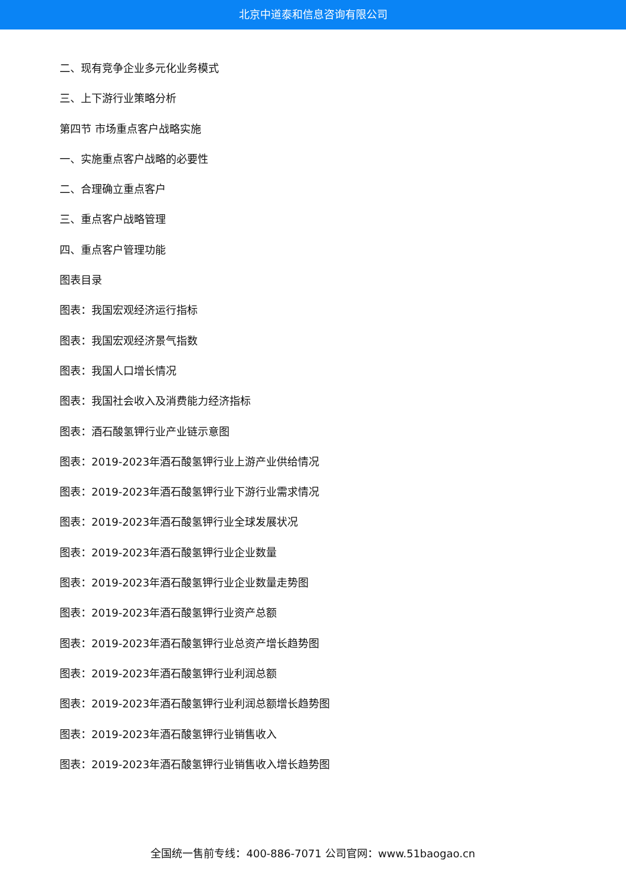北京中道泰和信息咨询有限公司
二、现有竞争企业多元化业务模式
三、上下游行业策略分析
第四节 市场重点客户战略实施
一、实施重点客户战略的必要性
二、合理确立重点客户
三、重点客户战略管理
四、重点客户管理功能
图表目录
图表：我国宏观经济运行指标
图表：我国宏观经济景气指数
图表：我国人口增长情况
图表：我国社会收入及消费能力经济指标
图表：酒石酸氢钾行业产业链示意图
图表：2019-2023年酒石酸氢钾行业上游产业供给情况
图表：2019-2023年酒石酸氢钾行业下游行业需求情况
图表：2019-2023年酒石酸氢钾行业全球发展状况
图表：2019-2023年酒石酸氢钾行业企业数量
图表：2019-2023年酒石酸氢钾行业企业数量走势图
图表：2019-2023年酒石酸氢钾行业资产总额
图表：2019-2023年酒石酸氢钾行业总资产增长趋势图
图表：2019-2023年酒石酸氢钾行业利润总额
图表：2019-2023年酒石酸氢钾行业利润总额增长趋势图
图表：2019-2023年酒石酸氢钾行业销售收入
图表：2019-2023年酒石酸氢钾行业销售收入增长趋势图
全国统一售前专线：400-886-7071 公司官网：www.51baogao.cn